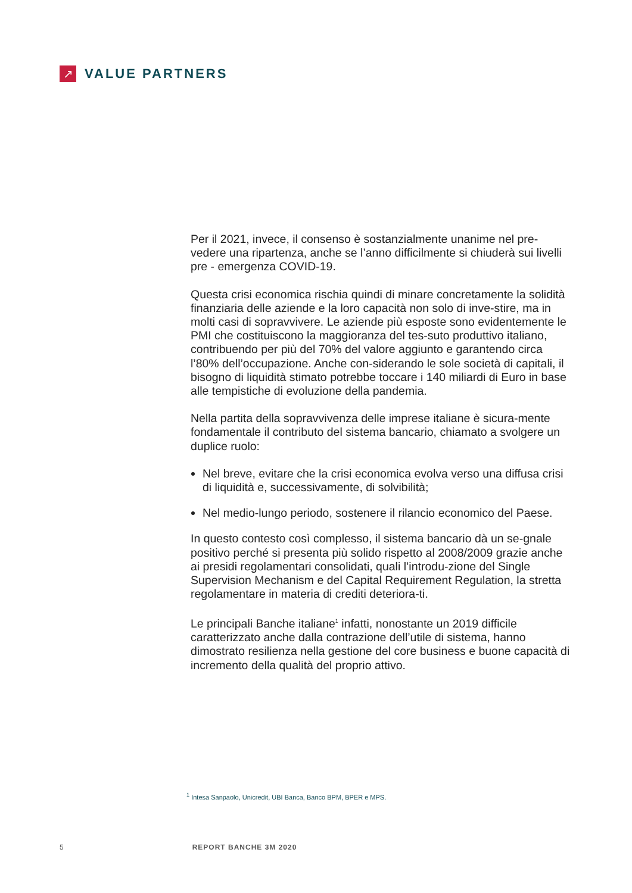↗
VALUE PARTNERS
Per il 2021, invece, il consenso è sostanzialmente unanime nel pre-vedere una ripartenza, anche se l’anno difficilmente si chiuderà sui livelli pre - emergenza COVID-19.
Questa crisi economica rischia quindi di minare concretamente la solidità finanziaria delle aziende e la loro capacità non solo di inve-stire, ma in molti casi di sopravvivere. Le aziende più esposte sono evidentemente le PMI che costituiscono la maggioranza del tes-suto produttivo italiano, contribuendo per più del 70% del valore aggiunto e garantendo circa l’80% dell’occupazione. Anche con-siderando le sole società di capitali, il bisogno di liquidità stimato potrebbe toccare i 140 miliardi di Euro in base alle tempistiche di evoluzione della pandemia.
Nella partita della sopravvivenza delle imprese italiane è sicura-mente fondamentale il contributo del sistema bancario, chiamato a svolgere un duplice ruolo:
Nel breve, evitare che la crisi economica evolva verso una diffusa crisi di liquidità e, successivamente, di solvibilità;
Nel medio-lungo periodo, sostenere il rilancio economico del Paese.
In questo contesto così complesso, il sistema bancario dà un se-gnale positivo perché si presenta più solido rispetto al 2008/2009 grazie anche ai presidi regolamentari consolidati, quali l’introdu-zione del Single Supervision Mechanism e del Capital Requirement Regulation, la stretta regolamentare in materia di crediti deteriora-ti.
Le principali Banche italiane<sup>1</sup> infatti, nonostante un 2019 difficile caratterizzato anche dalla contrazione dell’utile di sistema, hanno dimostrato resilienza nella gestione del core business e buone capacità di incremento della qualità del proprio attivo.
<sup>1</sup> Intesa Sanpaolo, Unicredit, UBI Banca, Banco BPM, BPER e MPS.
5 REPORT BANCHE 3M 2020